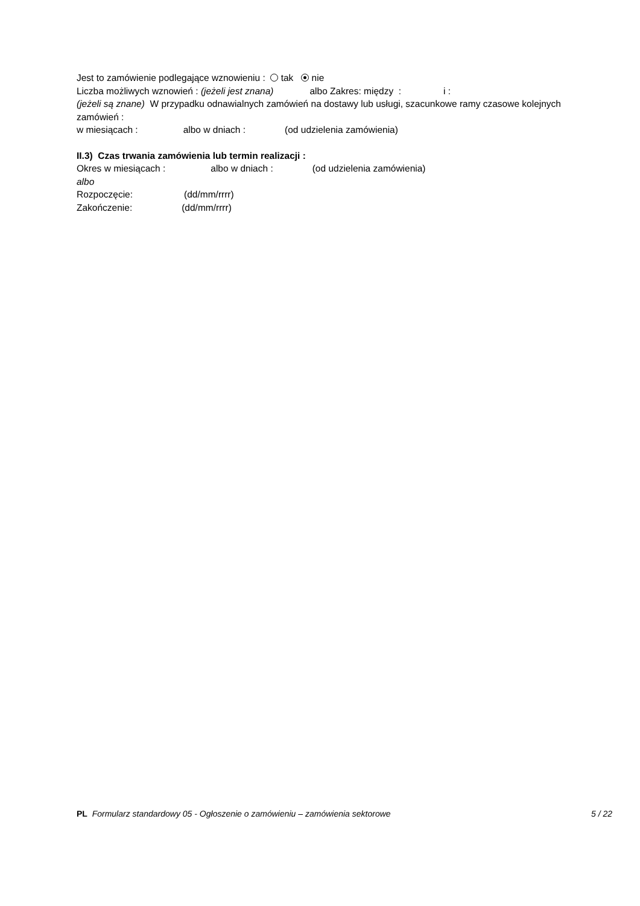Jest to zamówienie podlegające wznowieniu : tak nie
Liczba możliwych wznowień : (jeżeli jest znana) albo Zakres: między : i :
(jeżeli są znane) W przypadku odnawialnych zamówień na dostawy lub usługi, szacunkowe ramy czasowe kolejnych zamówień :
w miesiącach : albo w dniach : (od udzielenia zamówienia)
II.3) Czas trwania zamówienia lub termin realizacji :
Okres w miesiącach : albo w dniach : (od udzielenia zamówienia)
albo
Rozpoczęcie: (dd/mm/rrrr)
Zakończenie: (dd/mm/rrrr)
PL Formularz standardowy 05 - Ogłoszenie o zamówieniu – zamówienia sektorowe 5 / 22